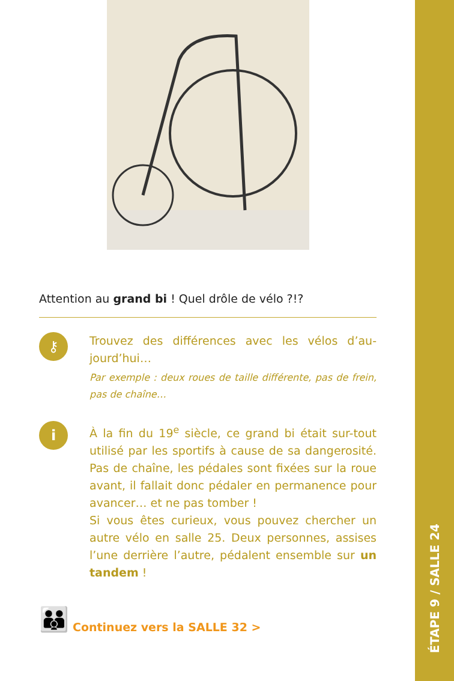Attention au grand bi ! Quel drôle de vélo ?!?
⚷
Trouvez des différences avec les vélos d’au-jourd’hui…
Par exemple : deux roues de taille différente, pas de frein, pas de chaîne…
i
À la fin du 19<sup>e</sup> siècle, ce grand bi était sur-tout utilisé par les sportifs à cause de sa dangerosité. Pas de chaîne, les pédales sont fixées sur la roue avant, il fallait donc pédaler en permanence pour avancer… et ne pas tomber !
Si vous êtes curieux, vous pouvez chercher un autre vélo en salle 25. Deux personnes, assises l’une derrière l’autre, pédalent ensemble sur un tandem !
👪 Continuez vers la SALLE 32 >
ÉTAPE 9 / SALLE 24